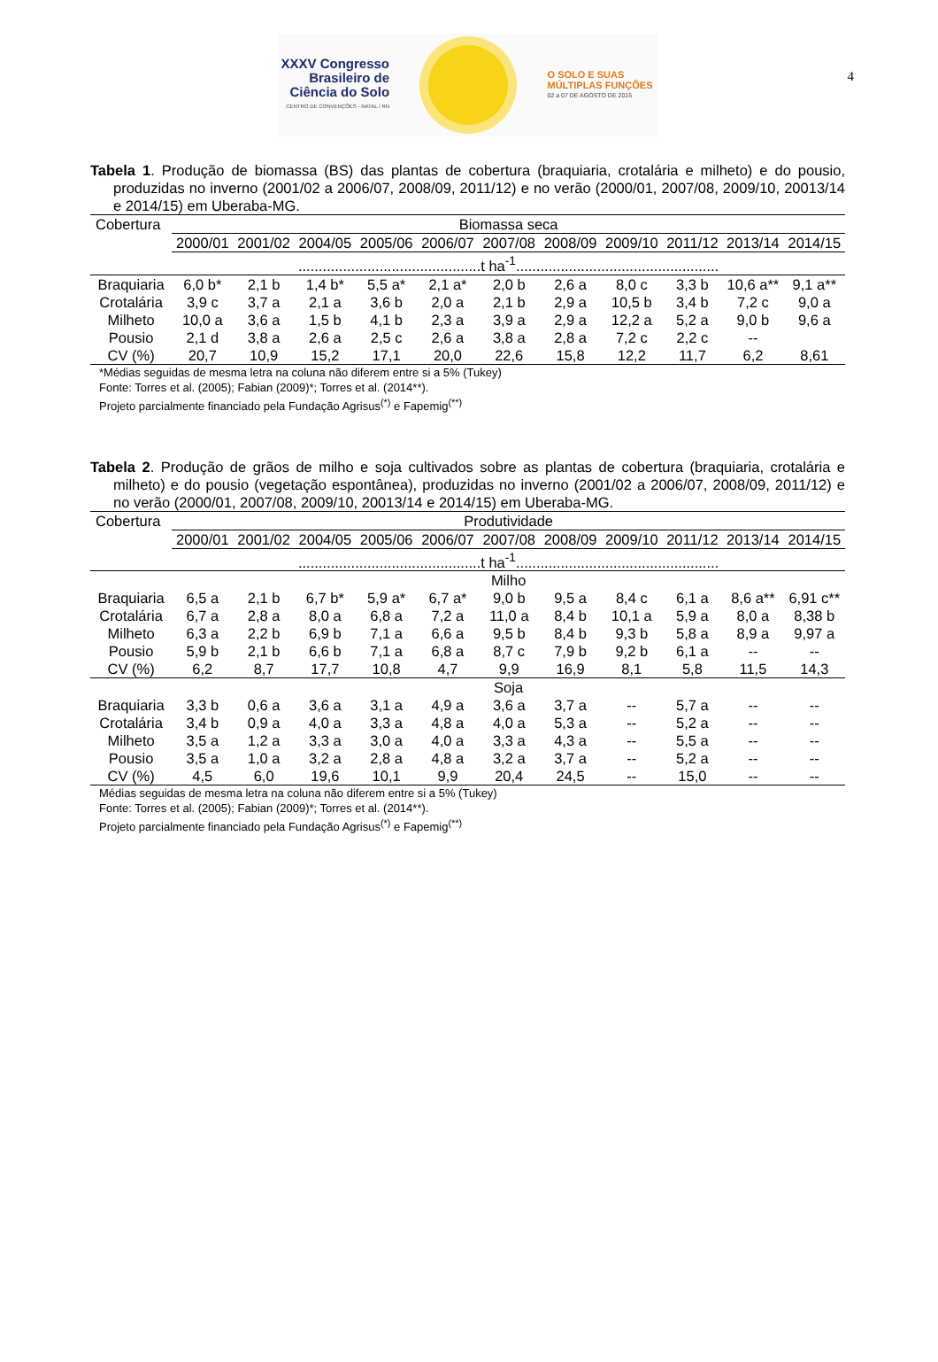4
XXXV Congresso
Brasileiro de
Ciência do Solo
CENTRO DE CONVENÇÕES - NATAL / RN
O SOLO E SUAS
MÚLTIPLAS FUNÇÕES
02 a 07 DE AGOSTO DE 2015
Tabela 1. Produção de biomassa (BS) das plantas de cobertura (braquiaria, crotalária e milheto) e do pousio, produzidas no inverno (2001/02 a 2006/07, 2008/09, 2011/12) e no verão (2000/01, 2007/08, 2009/10, 20013/14 e 2014/15) em Uberaba-MG.
| Cobertura | Biomassa seca | | | | | | | | | | |
| --- | --- | --- | --- | --- | --- | --- | --- | --- | --- | --- | --- |
| | 2000/01 | 2001/02 | 2004/05 | 2005/06 | 2006/07 | 2007/08 | 2008/09 | 2009/10 | 2011/12 | 2013/14 | 2014/15 |
| | .............................................t ha<sup>-1</sup>.................................................. | | | | | | | | | | |
| Braquiaria | 6,0 b* | 2,1 b | 1,4 b* | 5,5 a* | 2,1 a* | 2,0 b | 2,6 a | 8,0 c | 3,3 b | 10,6 a** | 9,1 a** |
| Crotalária | 3,9 c | 3,7 a | 2,1 a | 3,6 b | 2,0 a | 2,1 b | 2,9 a | 10,5 b | 3,4 b | 7,2 c | 9,0 a |
| Milheto | 10,0 a | 3,6 a | 1,5 b | 4,1 b | 2,3 a | 3,9 a | 2,9 a | 12,2 a | 5,2 a | 9,0 b | 9,6 a |
| Pousio | 2,1 d | 3,8 a | 2,6 a | 2,5 c | 2,6 a | 3,8 a | 2,8 a | 7,2 c | 2,2 c | -- | |
| CV (%) | 20,7 | 10,9 | 15,2 | 17,1 | 20,0 | 22,6 | 15,8 | 12,2 | 11,7 | 6,2 | 8,61 |
*Médias seguidas de mesma letra na coluna não diferem entre si a 5% (Tukey)
Fonte: Torres et al. (2005); Fabian (2009)*; Torres et al. (2014**).
Projeto parcialmente financiado pela Fundação Agrisus<sup>(*)</sup> e Fapemig<sup>(**)</sup>
Tabela 2. Produção de grãos de milho e soja cultivados sobre as plantas de cobertura (braquiaria, crotalária e milheto) e do pousio (vegetação espontânea), produzidas no inverno (2001/02 a 2006/07, 2008/09, 2011/12) e no verão (2000/01, 2007/08, 2009/10, 20013/14 e 2014/15) em Uberaba-MG.
| Cobertura | Produtividade | | | | | | | | | | |
| --- | --- | --- | --- | --- | --- | --- | --- | --- | --- | --- | --- |
| | 2000/01 | 2001/02 | 2004/05 | 2005/06 | 2006/07 | 2007/08 | 2008/09 | 2009/10 | 2011/12 | 2013/14 | 2014/15 |
| | .............................................t ha<sup>-1</sup>.................................................. | | | | | | | | | | |
| | Milho | | | | | | | | | | |
| Braquiaria | 6,5 a | 2,1 b | 6,7 b* | 5,9 a* | 6,7 a* | 9,0 b | 9,5 a | 8,4 c | 6,1 a | 8,6 a** | 6,91 c** |
| Crotalária | 6,7 a | 2,8 a | 8,0 a | 6,8 a | 7,2 a | 11,0 a | 8,4 b | 10,1 a | 5,9 a | 8,0 a | 8,38 b |
| Milheto | 6,3 a | 2,2 b | 6,9 b | 7,1 a | 6,6 a | 9,5 b | 8,4 b | 9,3 b | 5,8 a | 8,9 a | 9,97 a |
| Pousio | 5,9 b | 2,1 b | 6,6 b | 7,1 a | 6,8 a | 8,7 c | 7,9 b | 9,2 b | 6,1 a | -- | -- |
| CV (%) | 6,2 | 8,7 | 17,7 | 10,8 | 4,7 | 9,9 | 16,9 | 8,1 | 5,8 | 11,5 | 14,3 |
| | Soja | | | | | | | | | | |
| Braquiaria | 3,3 b | 0,6 a | 3,6 a | 3,1 a | 4,9 a | 3,6 a | 3,7 a | -- | 5,7 a | -- | -- |
| Crotalária | 3,4 b | 0,9 a | 4,0 a | 3,3 a | 4,8 a | 4,0 a | 5,3 a | -- | 5,2 a | -- | -- |
| Milheto | 3,5 a | 1,2 a | 3,3 a | 3,0 a | 4,0 a | 3,3 a | 4,3 a | -- | 5,5 a | -- | -- |
| Pousio | 3,5 a | 1,0 a | 3,2 a | 2,8 a | 4,8 a | 3,2 a | 3,7 a | -- | 5,2 a | -- | -- |
| CV (%) | 4,5 | 6,0 | 19,6 | 10,1 | 9,9 | 20,4 | 24,5 | -- | 15,0 | -- | -- |
Médias seguidas de mesma letra na coluna não diferem entre si a 5% (Tukey)
Fonte: Torres et al. (2005); Fabian (2009)*; Torres et al. (2014**).
Projeto parcialmente financiado pela Fundação Agrisus<sup>(*)</sup> e Fapemig<sup>(**)</sup>